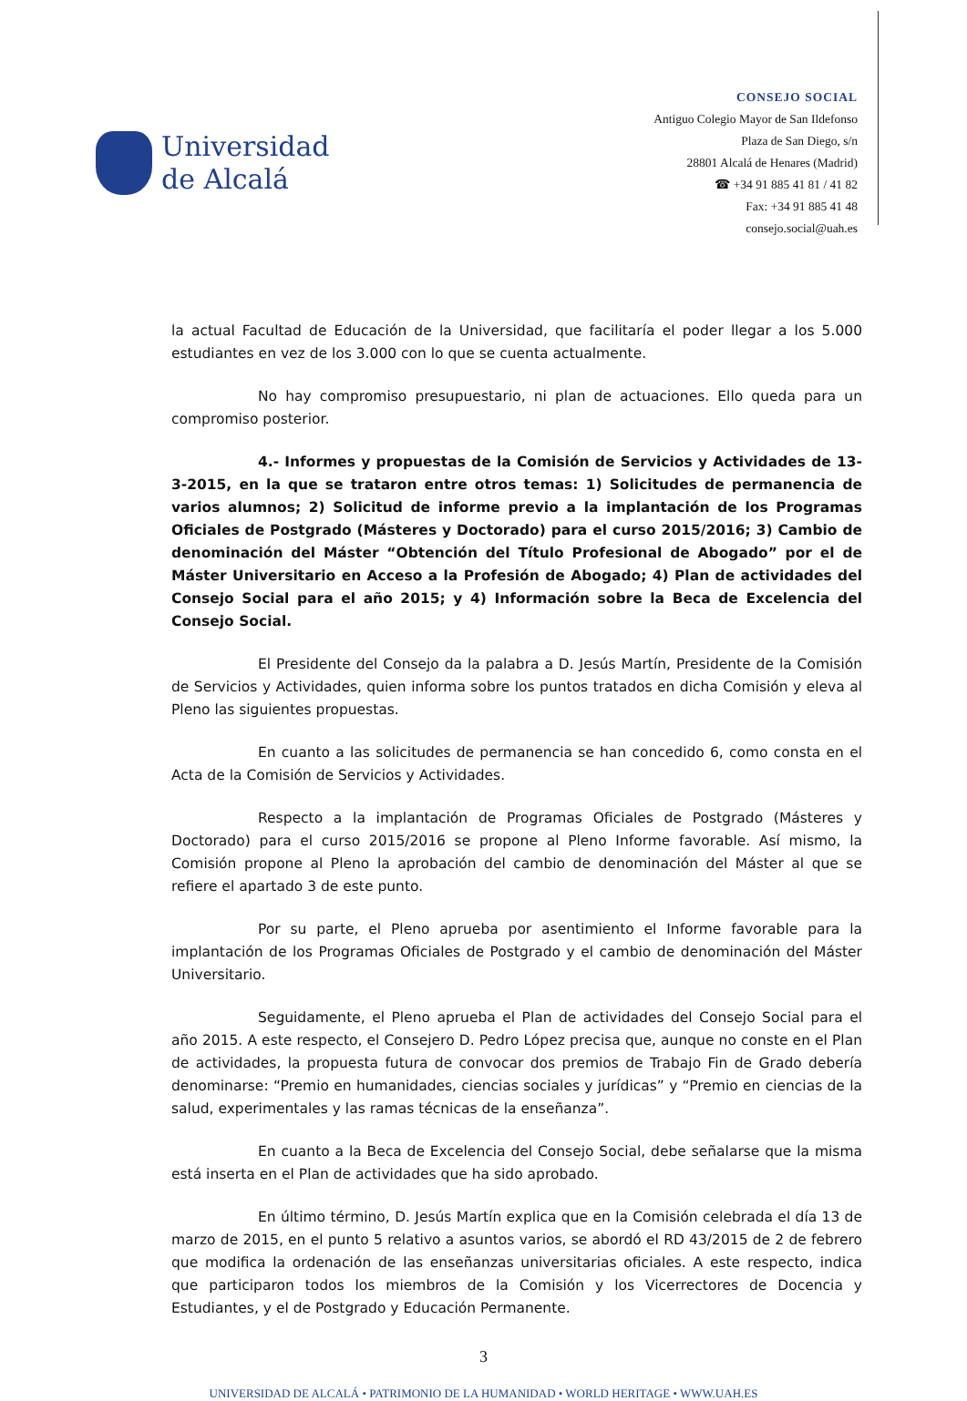Universidad
de Alcalá
CONSEJO SOCIAL
Antiguo Colegio Mayor de San Ildefonso
Plaza de San Diego, s/n
28801 Alcalá de Henares (Madrid)
☎ +34 91 885 41 81 / 41 82
Fax: +34 91 885 41 48
consejo.social@uah.es
la actual Facultad de Educación de la Universidad, que facilitaría el poder llegar a los 5.000 estudiantes en vez de los 3.000 con lo que se cuenta actualmente.
No hay compromiso presupuestario, ni plan de actuaciones. Ello queda para un compromiso posterior.
4.- Informes y propuestas de la Comisión de Servicios y Actividades de 13-3-2015, en la que se trataron entre otros temas: 1) Solicitudes de permanencia de varios alumnos; 2) Solicitud de informe previo a la implantación de los Programas Oficiales de Postgrado (Másteres y Doctorado) para el curso 2015/2016; 3) Cambio de denominación del Máster “Obtención del Título Profesional de Abogado” por el de Máster Universitario en Acceso a la Profesión de Abogado; 4) Plan de actividades del Consejo Social para el año 2015; y 4) Información sobre la Beca de Excelencia del Consejo Social.
El Presidente del Consejo da la palabra a D. Jesús Martín, Presidente de la Comisión de Servicios y Actividades, quien informa sobre los puntos tratados en dicha Comisión y eleva al Pleno las siguientes propuestas.
En cuanto a las solicitudes de permanencia se han concedido 6, como consta en el Acta de la Comisión de Servicios y Actividades.
Respecto a la implantación de Programas Oficiales de Postgrado (Másteres y Doctorado) para el curso 2015/2016 se propone al Pleno Informe favorable. Así mismo, la Comisión propone al Pleno la aprobación del cambio de denominación del Máster al que se refiere el apartado 3 de este punto.
Por su parte, el Pleno aprueba por asentimiento el Informe favorable para la implantación de los Programas Oficiales de Postgrado y el cambio de denominación del Máster Universitario.
Seguidamente, el Pleno aprueba el Plan de actividades del Consejo Social para el año 2015. A este respecto, el Consejero D. Pedro López precisa que, aunque no conste en el Plan de actividades, la propuesta futura de convocar dos premios de Trabajo Fin de Grado debería denominarse: “Premio en humanidades, ciencias sociales y jurídicas” y “Premio en ciencias de la salud, experimentales y las ramas técnicas de la enseñanza”.
En cuanto a la Beca de Excelencia del Consejo Social, debe señalarse que la misma está inserta en el Plan de actividades que ha sido aprobado.
En último término, D. Jesús Martín explica que en la Comisión celebrada el día 13 de marzo de 2015, en el punto 5 relativo a asuntos varios, se abordó el RD 43/2015 de 2 de febrero que modifica la ordenación de las enseñanzas universitarias oficiales. A este respecto, indica que participaron todos los miembros de la Comisión y los Vicerrectores de Docencia y Estudiantes, y el de Postgrado y Educación Permanente.
3
UNIVERSIDAD DE ALCALÁ • PATRIMONIO DE LA HUMANIDAD • WORLD HERITAGE • WWW.UAH.ES